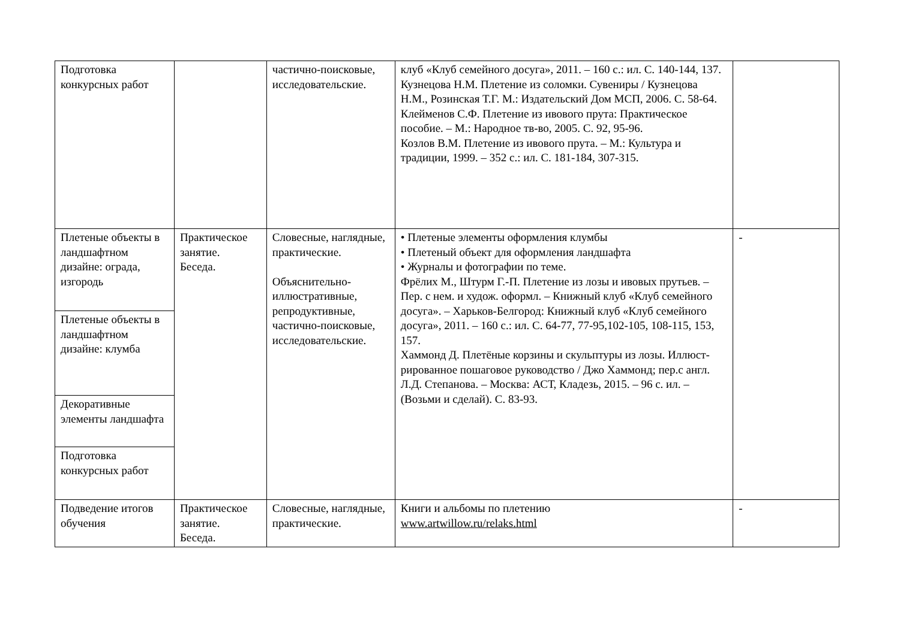| Подготовка конкурсных работ | | частично-поисковые, исследовательские. | клуб «Клуб семейного досуга», 2011. – 160 с.: ил. С. 140-144, 137. Кузнецова Н.М. Плетение из соломки. Сувениры / Кузнецова Н.М., Розинская Т.Г. М.: Издательский Дом МСП, 2006. С. 58-64. Клейменов С.Ф. Плетение из ивового прута: Практическое пособие. – М.: Народное тв-во, 2005. С. 92, 95-96. Козлов В.М. Плетение из ивового прута. – М.: Культура и традиции, 1999. – 352 с.: ил. С. 181-184, 307-315. | |
| Плетеные объекты в ландшафтном дизайне: ограда, изгородь | Практическое занятие. Беседа. | Словесные, наглядные, практические. Объяснительно-иллюстративные, репродуктивные, частично-поисковые, исследовательские. | • Плетеные элементы оформления клумбы • Плетеный объект для оформления ландшафта • Журналы и фотографии по теме. Фрёлих М., Штурм Г.-П. Плетение из лозы и ивовых прутьев. – Пер. с нем. и худож. оформл. – Книжный клуб «Клуб семейного досуга». – Харьков-Белгород: Книжный клуб «Клуб семейного досуга», 2011. – 160 с.: ил. С. 64-77, 77-95,102-105, 108-115, 153, 157. Хаммонд Д. Плетёные корзины и скульптуры из лозы. Иллюст-рированное пошаговое руководство / Джо Хаммонд; пер.с англ. Л.Д. Степанова. – Москва: АСТ, Кладезь, 2015. – 96 с. ил. – (Возьми и сделай). С. 83-93. | - |
| Плетеные объекты в ландшафтном дизайне: клумба | | | | |
| Декоративные элементы ландшафта | | | | |
| Подготовка конкурсных работ | | | | |
| Подведение итогов обучения | Практическое занятие. Беседа. | Словесные, наглядные, практические. | Книги и альбомы по плетению www.artwillow.ru/relaks.html | - |